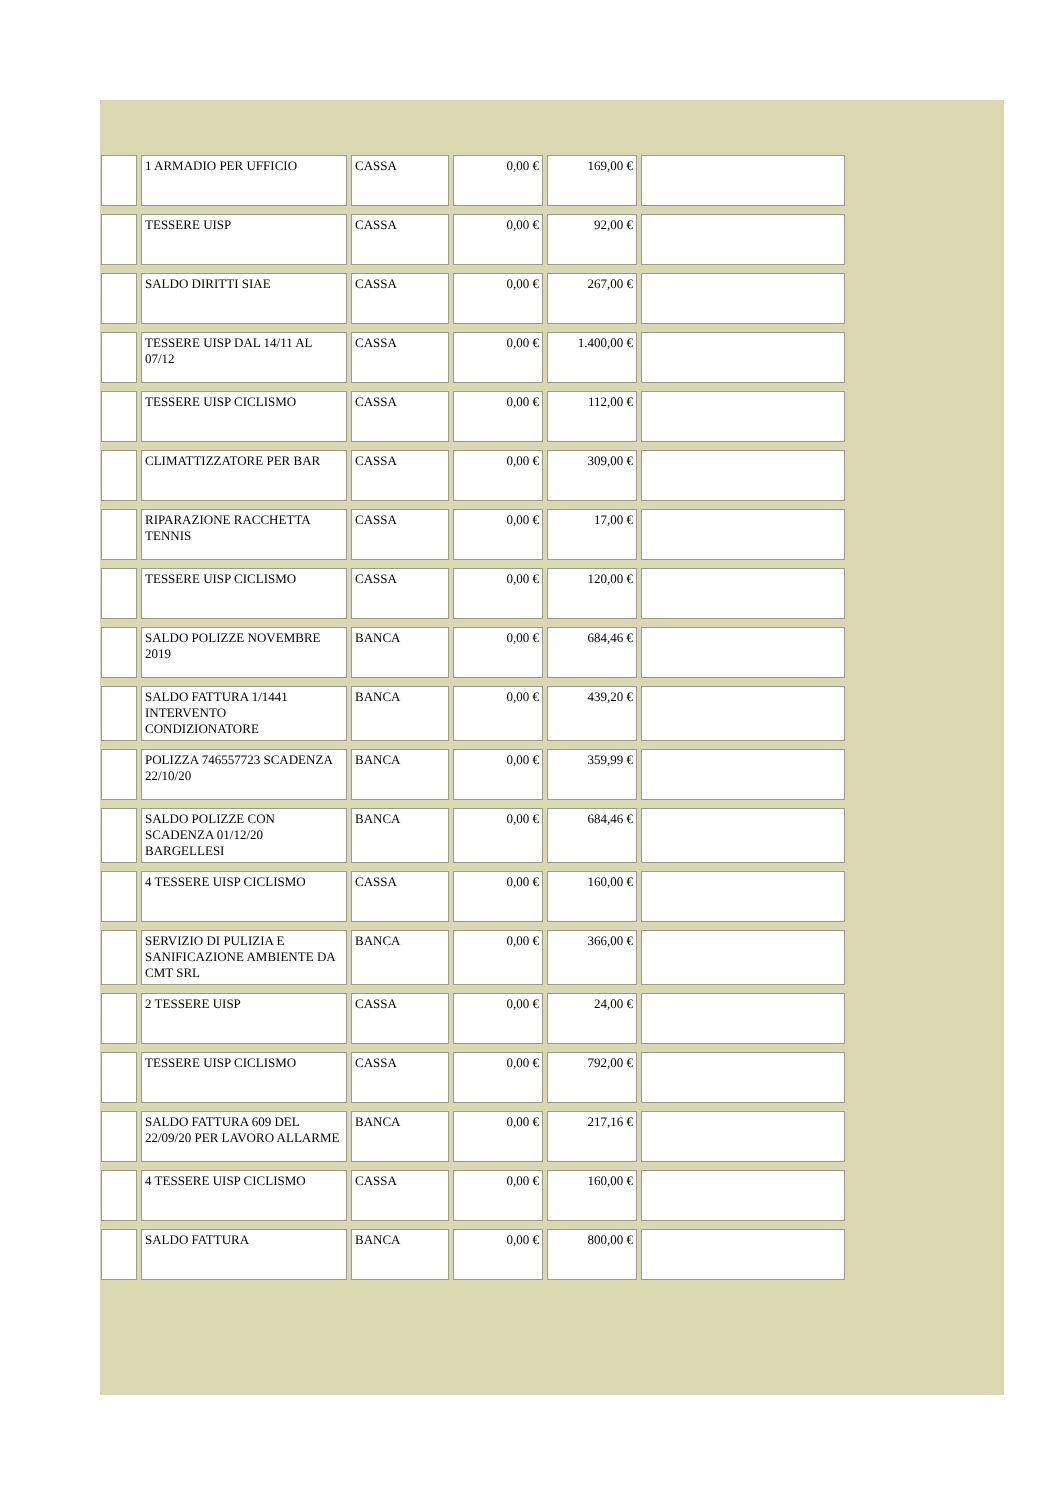| | 1 ARMADIO PER UFFICIO | CASSA | 0,00 € | 169,00 € | |
| | TESSERE UISP | CASSA | 0,00 € | 92,00 € | |
| | SALDO DIRITTI SIAE | CASSA | 0,00 € | 267,00 € | |
| | TESSERE UISP DAL 14/11 AL 07/12 | CASSA | 0,00 € | 1.400,00 € | |
| | TESSERE UISP CICLISMO | CASSA | 0,00 € | 112,00 € | |
| | CLIMATTIZZATORE PER BAR | CASSA | 0,00 € | 309,00 € | |
| | RIPARAZIONE RACCHETTA TENNIS | CASSA | 0,00 € | 17,00 € | |
| | TESSERE UISP CICLISMO | CASSA | 0,00 € | 120,00 € | |
| | SALDO POLIZZE NOVEMBRE 2019 | BANCA | 0,00 € | 684,46 € | |
| | SALDO FATTURA 1/1441 INTERVENTO CONDIZIONATORE | BANCA | 0,00 € | 439,20 € | |
| | POLIZZA 746557723 SCADENZA 22/10/20 | BANCA | 0,00 € | 359,99 € | |
| | SALDO POLIZZE CON SCADENZA 01/12/20 BARGELLESI | BANCA | 0,00 € | 684,46 € | |
| | 4 TESSERE UISP CICLISMO | CASSA | 0,00 € | 160,00 € | |
| | SERVIZIO DI PULIZIA E SANIFICAZIONE AMBIENTE DA CMT SRL | BANCA | 0,00 € | 366,00 € | |
| | 2 TESSERE UISP | CASSA | 0,00 € | 24,00 € | |
| | TESSERE UISP CICLISMO | CASSA | 0,00 € | 792,00 € | |
| | SALDO FATTURA 609 DEL 22/09/20 PER LAVORO ALLARME | BANCA | 0,00 € | 217,16 € | |
| | 4 TESSERE UISP CICLISMO | CASSA | 0,00 € | 160,00 € | |
| | SALDO FATTURA | BANCA | 0,00 € | 800,00 € | |